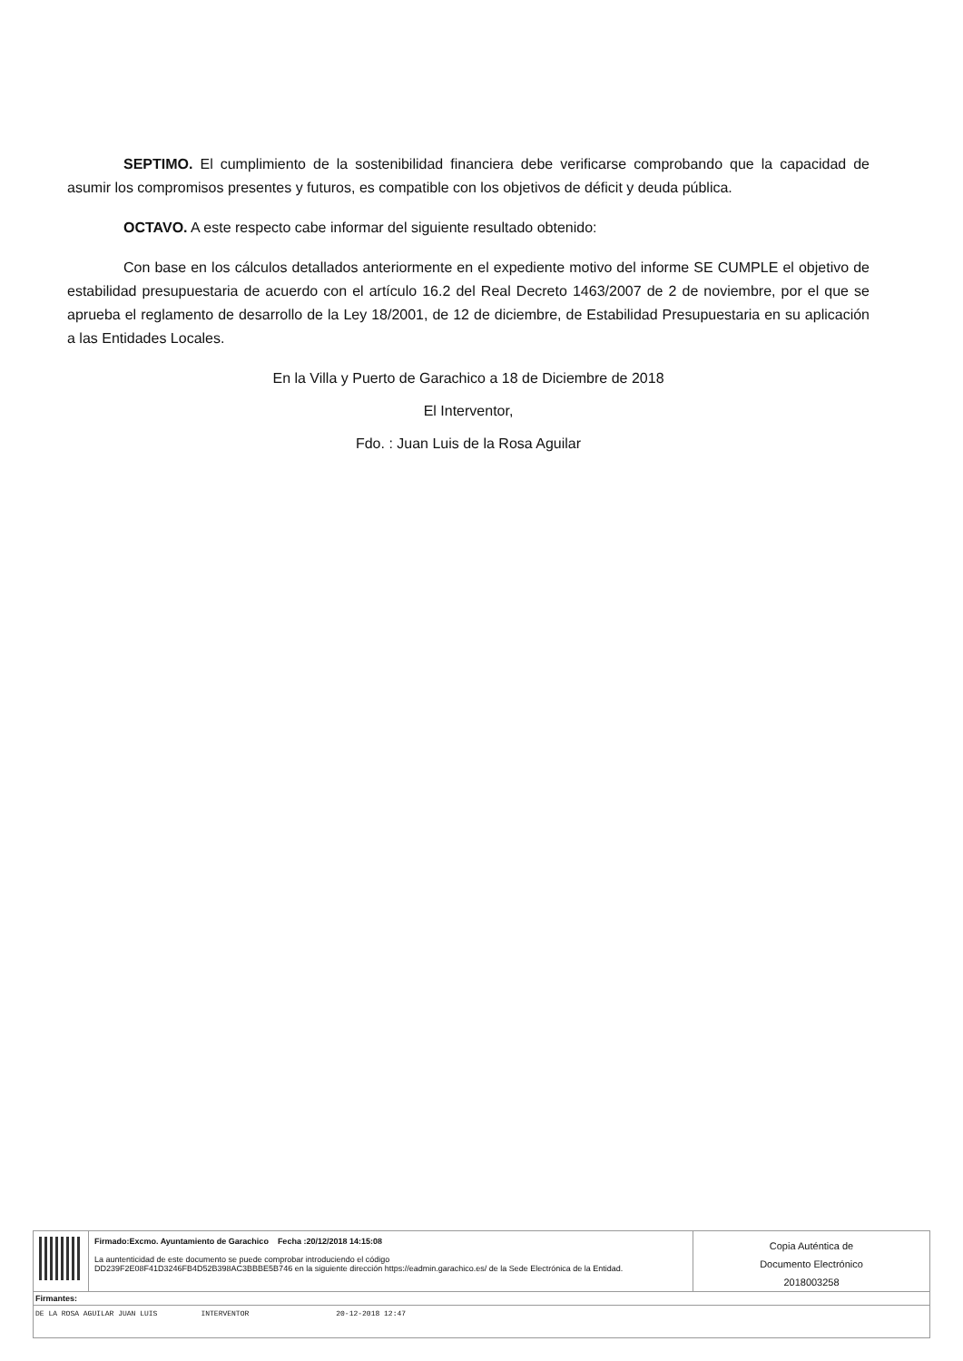SEPTIMO. El cumplimiento de la sostenibilidad financiera debe verificarse comprobando que la capacidad de asumir los compromisos presentes y futuros, es compatible con los objetivos de déficit y deuda pública.
OCTAVO. A este respecto cabe informar del siguiente resultado obtenido:
Con base en los cálculos detallados anteriormente en el expediente motivo del informe SE CUMPLE el objetivo de estabilidad presupuestaria de acuerdo con el artículo 16.2 del Real Decreto 1463/2007 de 2 de noviembre, por el que se aprueba el reglamento de desarrollo de la Ley 18/2001, de 12 de diciembre, de Estabilidad Presupuestaria en su aplicación a las Entidades Locales.
En la Villa y Puerto de Garachico a 18 de Diciembre de 2018
El Interventor,
Fdo. : Juan Luis de la Rosa Aguilar
Firmado:Excmo. Ayuntamiento de Garachico Fecha :20/12/2018 14:15:08
La auntenticidad de este documento se puede comprobar introduciendo el código
DD239F2E08F41D3246FB4D52B398AC3BBBE5B746 en la siguiente dirección https://eadmin.garachico.es/ de la Sede Electrónica de la Entidad.
Copia Auténtica de
Documento Electrónico
2018003258
Firmantes:
DE LA ROSA AGUILAR JUAN LUIS INTERVENTOR 20-12-2018 12:47